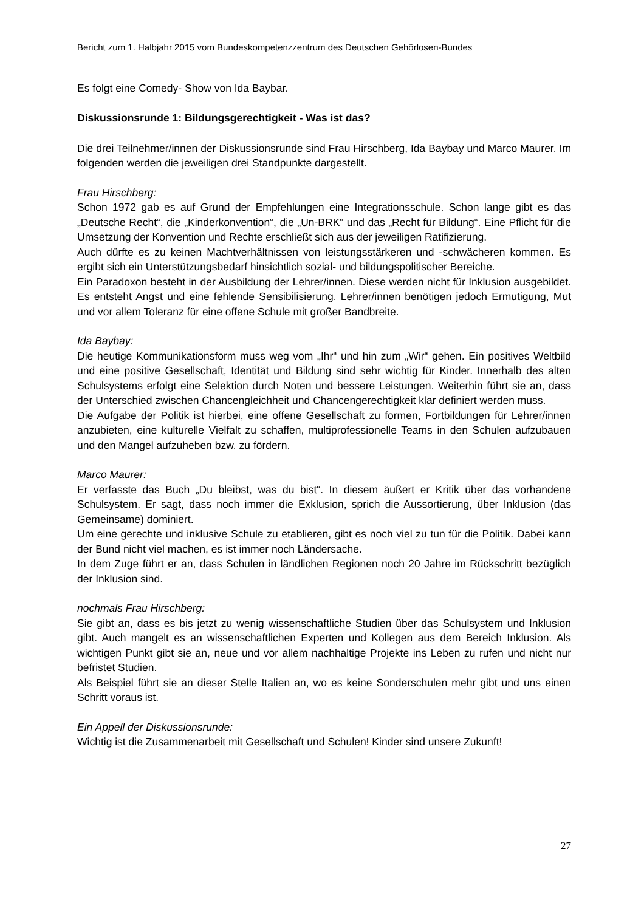Bericht zum 1. Halbjahr 2015 vom Bundeskompetenzzentrum des Deutschen Gehörlosen-Bundes
Es folgt eine Comedy- Show von Ida Baybar.
Diskussionsrunde 1: Bildungsgerechtigkeit - Was ist das?
Die drei Teilnehmer/innen der Diskussionsrunde sind Frau Hirschberg, Ida Baybay und Marco Maurer. Im folgenden werden die jeweiligen drei Standpunkte dargestellt.
Frau Hirschberg:
Schon 1972 gab es auf Grund der Empfehlungen eine Integrationsschule. Schon lange gibt es das „Deutsche Recht“, die „Kinderkonvention“, die „Un-BRK“ und das „Recht für Bildung“. Eine Pflicht für die Umsetzung der Konvention und Rechte erschließt sich aus der jeweiligen Ratifizierung.
Auch dürfte es zu keinen Machtverhältnissen von leistungsstärkeren und -schwächeren kommen. Es ergibt sich ein Unterstützungsbedarf hinsichtlich sozial- und bildungspolitischer Bereiche.
Ein Paradoxon besteht in der Ausbildung der Lehrer/innen. Diese werden nicht für Inklusion ausgebildet. Es entsteht Angst und eine fehlende Sensibilisierung. Lehrer/innen benötigen jedoch Ermutigung, Mut und vor allem Toleranz für eine offene Schule mit großer Bandbreite.
Ida Baybay:
Die heutige Kommunikationsform muss weg vom „Ihr“ und hin zum „Wir“ gehen. Ein positives Weltbild und eine positive Gesellschaft, Identität und Bildung sind sehr wichtig für Kinder. Innerhalb des alten Schulsystems erfolgt eine Selektion durch Noten und bessere Leistungen. Weiterhin führt sie an, dass der Unterschied zwischen Chancengleichheit und Chancengerechtigkeit klar definiert werden muss.
Die Aufgabe der Politik ist hierbei, eine offene Gesellschaft zu formen, Fortbildungen für Lehrer/innen anzubieten, eine kulturelle Vielfalt zu schaffen, multiprofessionelle Teams in den Schulen aufzubauen und den Mangel aufzuheben bzw. zu fördern.
Marco Maurer:
Er verfasste das Buch „Du bleibst, was du bist“. In diesem äußert er Kritik über das vorhandene Schulsystem. Er sagt, dass noch immer die Exklusion, sprich die Aussortierung, über Inklusion (das Gemeinsame) dominiert.
Um eine gerechte und inklusive Schule zu etablieren, gibt es noch viel zu tun für die Politik. Dabei kann der Bund nicht viel machen, es ist immer noch Ländersache.
In dem Zuge führt er an, dass Schulen in ländlichen Regionen noch 20 Jahre im Rückschritt bezüglich der Inklusion sind.
nochmals Frau Hirschberg:
Sie gibt an, dass es bis jetzt zu wenig wissenschaftliche Studien über das Schulsystem und Inklusion gibt. Auch mangelt es an wissenschaftlichen Experten und Kollegen aus dem Bereich Inklusion. Als wichtigen Punkt gibt sie an, neue und vor allem nachhaltige Projekte ins Leben zu rufen und nicht nur befristet Studien.
Als Beispiel führt sie an dieser Stelle Italien an, wo es keine Sonderschulen mehr gibt und uns einen Schritt voraus ist.
Ein Appell der Diskussionsrunde:
Wichtig ist die Zusammenarbeit mit Gesellschaft und Schulen! Kinder sind unsere Zukunft!
27